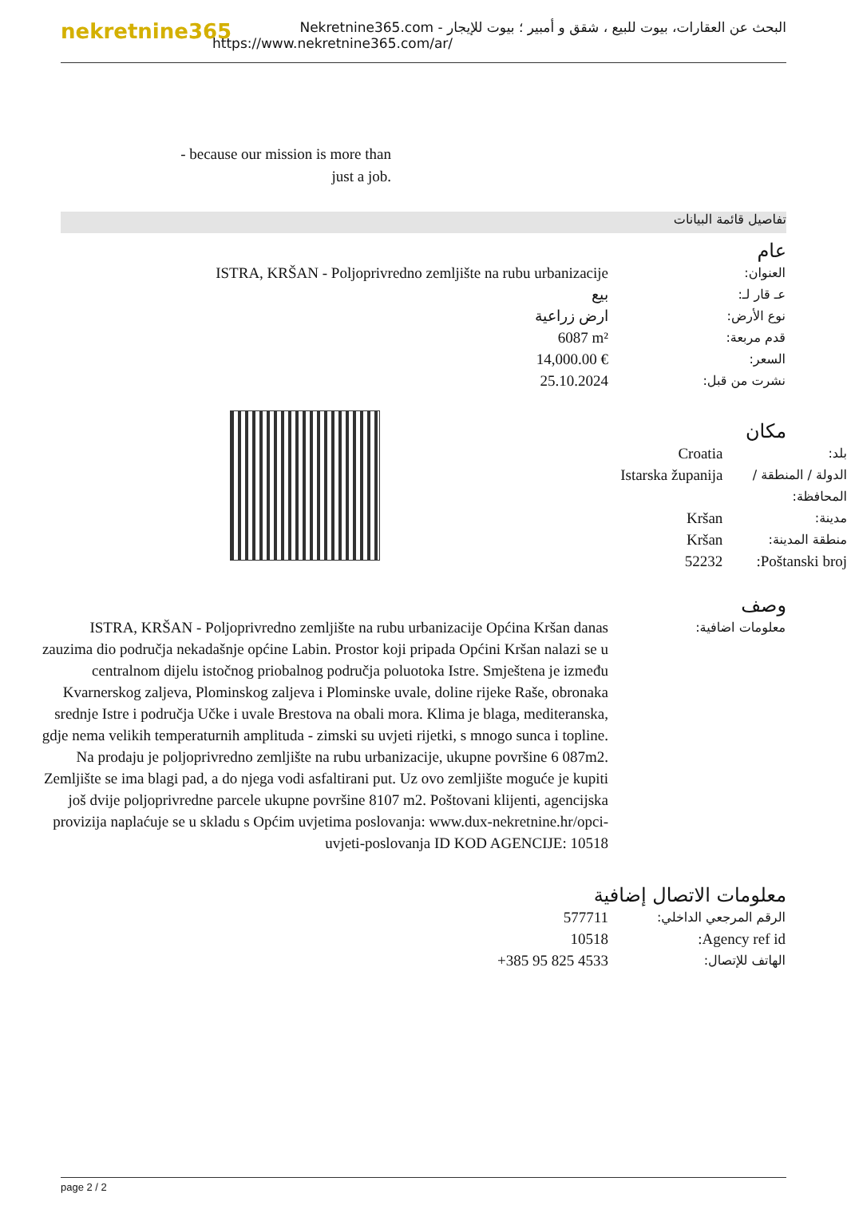nekretnine365
البحث عن العقارات، بيوت للبيع ، شقق و أمبير ؛ بيوت للإيجار - Nekretnine365.com
https://www.nekretnine365.com/ar/
- because our mission is more than just a job.
تفاصيل قائمة البيانات
عام
| ISTRA, KRŠAN - Poljoprivredno zemljište na rubu urbanizacije | العنوان: |
| بيع | عـ قار لـ: |
| ارض زراعية | نوع الأرض: |
| 6087 m² | قدم مربعة: |
| 14,000.00 € | السعر: |
| 25.10.2024 | نشرت من قبل: |
مكان
| Croatia | بلد: |
| Istarska županija | الدولة / المنطقة / المحافظة: |
| Kršan | مدينة: |
| Kršan | منطقة المدينة: |
| 52232 | Poštanski broj: |
وصف
| ISTRA, KRŠAN - Poljoprivredno zemljište na rubu urbanizacije Općina Kršan danas zauzima dio područja nekadašnje općine Labin. Prostor koji pripada Općini Kršan nalazi se u centralnom dijelu istočnog priobalnog područja poluotoka Istre. Smještena je između Kvarnerskog zaljeva, Plominskog zaljeva i Plominske uvale, doline rijeke Raše, obronaka srednje Istre i područja Učke i uvale Brestova na obali mora. Klima je blaga, mediteranska, gdje nema velikih temperaturnih amplituda - zimski su uvjeti rijetki, s mnogo sunca i topline. Na prodaju je poljoprivredno zemljište na rubu urbanizacije, ukupne površine 6 087m2. Zemljište se ima blagi pad, a do njega vodi asfaltirani put. Uz ovo zemljište moguće je kupiti još dvije poljoprivredne parcele ukupne površine 8107 m2. Poštovani klijenti, agencijska provizija naplaćuje se u skladu s Općim uvjetima poslovanja: www.dux-nekretnine.hr/opci-uvjeti-poslovanja ID KOD AGENCIJE: 10518 | معلومات اضافية: |
معلومات الاتصال إضافية
| 577711 | الرقم المرجعي الداخلي: |
| 10518 | Agency ref id: |
| +385 95 825 4533 | الهاتف للإتصال: |
page 2 / 2